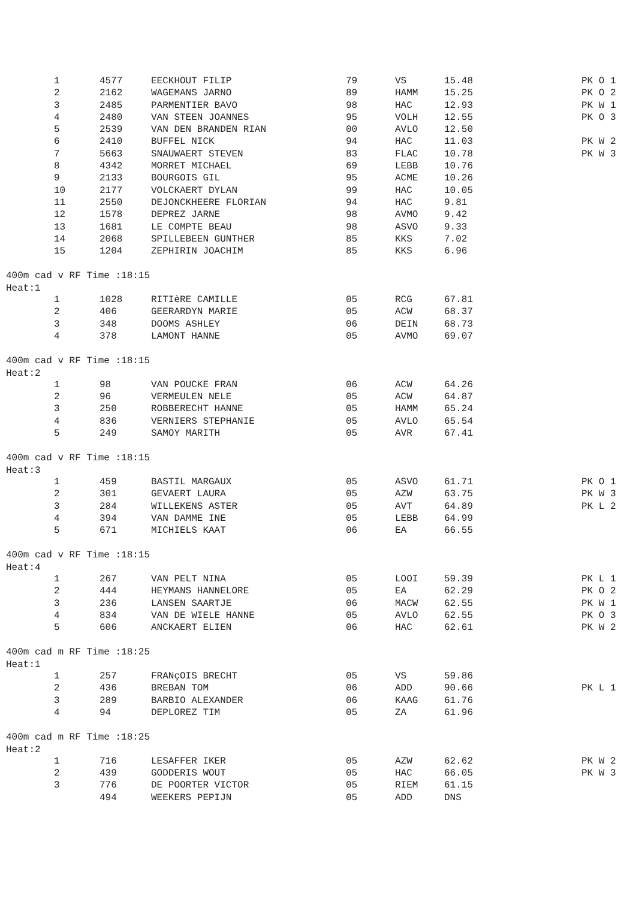| 1 | 4577 | EECKHOUT FILIP | 79 | VS | 15.48 | PK O 1 |
| 2 | 2162 | WAGEMANS JARNO | 89 | HAMM | 15.25 | PK O 2 |
| 3 | 2485 | PARMENTIER BAVO | 98 | HAC | 12.93 | PK W 1 |
| 4 | 2480 | VAN STEEN JOANNES | 95 | VOLH | 12.55 | PK O 3 |
| 5 | 2539 | VAN DEN BRANDEN RIAN | 00 | AVLO | 12.50 | |
| 6 | 2410 | BUFFEL NICK | 94 | HAC | 11.03 | PK W 2 |
| 7 | 5663 | SNAUWAERT STEVEN | 83 | FLAC | 10.78 | PK W 3 |
| 8 | 4342 | MORRET MICHAEL | 69 | LEBB | 10.76 | |
| 9 | 2133 | BOURGOIS GIL | 95 | ACME | 10.26 | |
| 10 | 2177 | VOLCKAERT DYLAN | 99 | HAC | 10.05 | |
| 11 | 2550 | DEJONCKHEERE FLORIAN | 94 | HAC | 9.81 | |
| 12 | 1578 | DEPREZ JARNE | 98 | AVMO | 9.42 | |
| 13 | 1681 | LE COMPTE BEAU | 98 | ASVO | 9.33 | |
| 14 | 2068 | SPILLEBEEN GUNTHER | 85 | KKS | 7.02 | |
| 15 | 1204 | ZEPHIRIN JOACHIM | 85 | KKS | 6.96 | |
400m cad v RF Time :18:15
Heat:1
| 1 | 1028 | RITIèRE CAMILLE | 05 | RCG | 67.81 | |
| 2 | 406 | GEERARDYN MARIE | 05 | ACW | 68.37 | |
| 3 | 348 | DOOMS ASHLEY | 06 | DEIN | 68.73 | |
| 4 | 378 | LAMONT HANNE | 05 | AVMO | 69.07 | |
400m cad v RF Time :18:15
Heat:2
| 1 | 98 | VAN POUCKE FRAN | 06 | ACW | 64.26 | |
| 2 | 96 | VERMEULEN NELE | 05 | ACW | 64.87 | |
| 3 | 250 | ROBBERECHT HANNE | 05 | HAMM | 65.24 | |
| 4 | 836 | VERNIERS STEPHANIE | 05 | AVLO | 65.54 | |
| 5 | 249 | SAMOY MARITH | 05 | AVR | 67.41 | |
400m cad v RF Time :18:15
Heat:3
| 1 | 459 | BASTIL MARGAUX | 05 | ASVO | 61.71 | PK O 1 |
| 2 | 301 | GEVAERT LAURA | 05 | AZW | 63.75 | PK W 3 |
| 3 | 284 | WILLEKENS ASTER | 05 | AVT | 64.89 | PK L 2 |
| 4 | 394 | VAN DAMME INE | 05 | LEBB | 64.99 | |
| 5 | 671 | MICHIELS KAAT | 06 | EA | 66.55 | |
400m cad v RF Time :18:15
Heat:4
| 1 | 267 | VAN PELT NINA | 05 | LOOI | 59.39 | PK L 1 |
| 2 | 444 | HEYMANS HANNELORE | 05 | EA | 62.29 | PK O 2 |
| 3 | 236 | LANSEN SAARTJE | 06 | MACW | 62.55 | PK W 1 |
| 4 | 834 | VAN DE WIELE HANNE | 05 | AVLO | 62.55 | PK O 3 |
| 5 | 606 | ANCKAERT ELIEN | 06 | HAC | 62.61 | PK W 2 |
400m cad m RF Time :18:25
Heat:1
| 1 | 257 | FRANçOIS BRECHT | 05 | VS | 59.86 | |
| 2 | 436 | BREBAN TOM | 06 | ADD | 90.66 | PK L 1 |
| 3 | 289 | BARBIO ALEXANDER | 06 | KAAG | 61.76 | |
| 4 | 94 | DEPLOREZ TIM | 05 | ZA | 61.96 | |
400m cad m RF Time :18:25
Heat:2
| 1 | 716 | LESAFFER IKER | 05 | AZW | 62.62 | PK W 2 |
| 2 | 439 | GODDERIS WOUT | 05 | HAC | 66.05 | PK W 3 |
| 3 | 776 | DE POORTER VICTOR | 05 | RIEM | 61.15 | |
| | 494 | WEEKERS PEPIJN | 05 | ADD | DNS | |